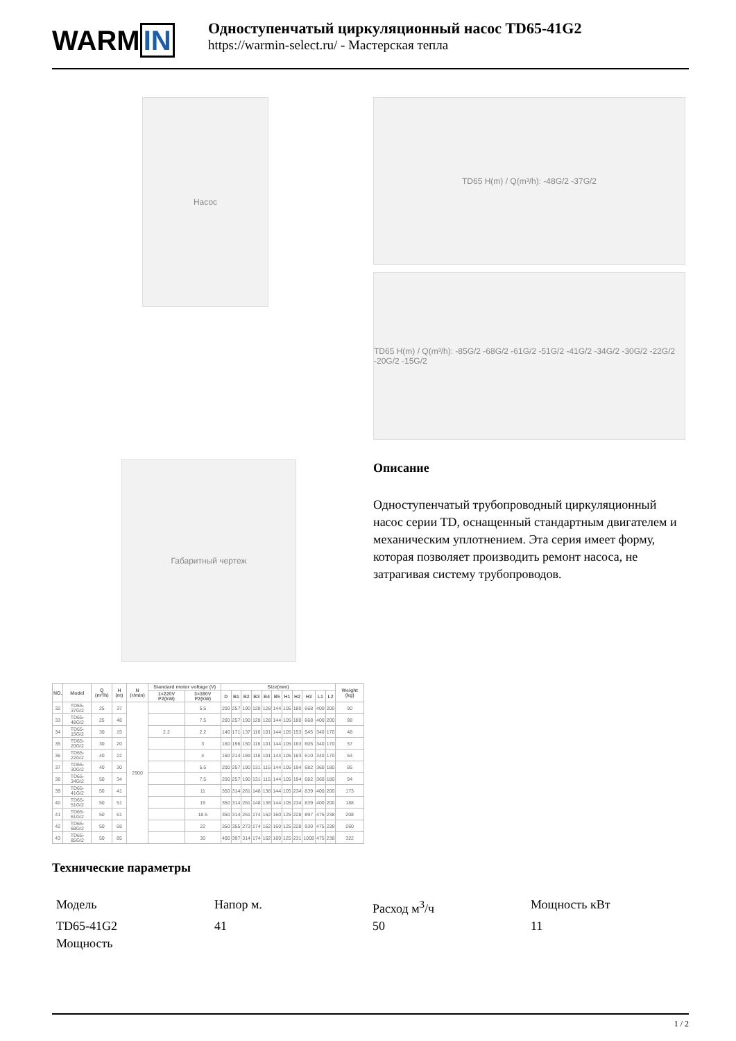WARMIN
Одноступенчатый циркуляционный насос TD65-41G2
https://warmin-select.ru/ - Мастерская тепла
Насос
Габаритный чертеж
| NO. | Model | Q (m³/h) | H (m) | N (r/min) | Standard motor voltage (V) | | Size(mm) | | | | | | | | | | | Weight (kg) |
| --- | --- | --- | --- | --- | --- | --- | --- | --- | --- | --- | --- | --- | --- | --- | --- | --- | --- | --- |
| | | | | | 1×220V P2(kW) | 3×380V P2(kW) | D | B1 | B2 | B3 | B4 | B5 | H1 | H2 | H3 | L1 | L2 | |
| 32 | TD65-37G/2 | 25 | 37 | 2900 | | 5.5 | 200 | 257 | 190 | 128 | 128 | 144 | 105 | 180 | 668 | 400 | 200 | 90 |
| 33 | TD65-48G/2 | 25 | 48 | | | 7.5 | 200 | 257 | 190 | 128 | 128 | 144 | 105 | 180 | 668 | 400 | 200 | 98 |
| 34 | TD65-15G/2 | 30 | 15 | | 2.2 | 2.2 | 140 | 171 | 137 | 116 | 101 | 144 | 105 | 153 | 545 | 340 | 170 | 48 |
| 35 | TD65-20G/2 | 30 | 20 | | | 3 | 160 | 196 | 150 | 116 | 101 | 144 | 105 | 163 | 605 | 340 | 170 | 57 |
| 36 | TD65-22G/2 | 40 | 22 | | | 4 | 160 | 214 | 169 | 116 | 101 | 144 | 105 | 163 | 610 | 340 | 170 | 64 |
| 37 | TD65-30G/2 | 40 | 30 | | | 5.5 | 200 | 257 | 190 | 131 | 115 | 144 | 105 | 194 | 682 | 360 | 180 | 85 |
| 38 | TD65-34G/2 | 50 | 34 | | | 7.5 | 200 | 257 | 190 | 131 | 115 | 144 | 105 | 194 | 682 | 360 | 180 | 94 |
| 39 | TD65-41G/2 | 50 | 41 | | | 11 | 350 | 314 | 261 | 148 | 138 | 144 | 105 | 234 | 839 | 400 | 200 | 173 |
| 40 | TD65-51G/2 | 50 | 51 | | | 15 | 350 | 314 | 261 | 148 | 138 | 144 | 105 | 234 | 839 | 400 | 200 | 188 |
| 41 | TD65-61G/2 | 50 | 61 | | | 18.5 | 350 | 314 | 261 | 174 | 162 | 160 | 125 | 228 | 897 | 475 | 238 | 208 |
| 42 | TD65-68G/2 | 50 | 68 | | | 22 | 350 | 355 | 273 | 174 | 162 | 160 | 125 | 228 | 930 | 475 | 238 | 260 |
| 43 | TD65-85G/2 | 50 | 85 | | | 30 | 400 | 397 | 314 | 174 | 162 | 160 | 125 | 231 | 1008 | 475 | 238 | 322 |
TD65 H(m) / Q(m³/h): -48G/2 -37G/2
TD65 H(m) / Q(m³/h): -85G/2 -68G/2 -61G/2 -51G/2 -41G/2 -34G/2 -30G/2 -22G/2 -20G/2 -15G/2
Описание
Одноступенчатый трубопроводный циркуляционный насос серии TD, оснащенный стандартным двигателем и механическим уплотнением. Эта серия имеет форму, которая позволяет производить ремонт насоса, не затрагивая систему трубопроводов.
Технические параметры
Модель
Напор м.
Расход м<sup>3</sup>/ч
Мощность кВт
TD65-41G2
41
50
11
Мощность
1 / 2